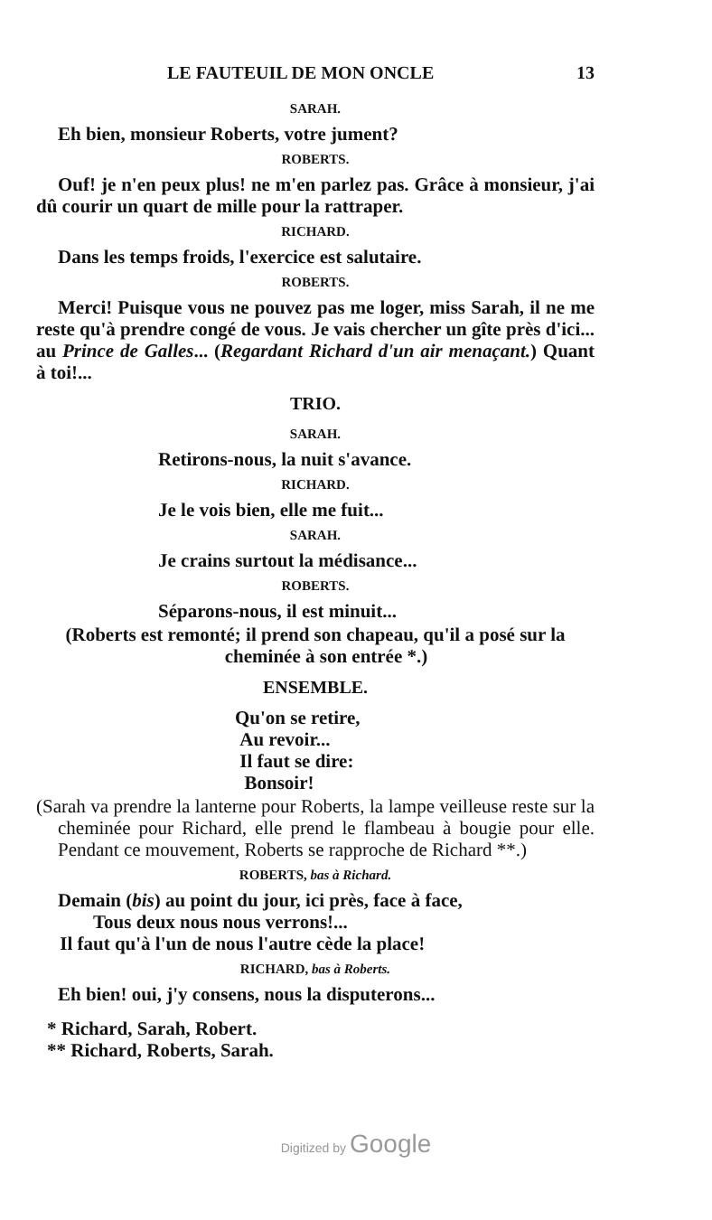LE FAUTEUIL DE MON ONCLE 13
SARAH.
Eh bien, monsieur Roberts, votre jument?
ROBERTS.
Ouf! je n'en peux plus! ne m'en parlez pas. Grâce à monsieur, j'ai dû courir un quart de mille pour la rattraper.
RICHARD.
Dans les temps froids, l'exercice est salutaire.
ROBERTS.
Merci! Puisque vous ne pouvez pas me loger, miss Sarah, il ne me reste qu'à prendre congé de vous. Je vais chercher un gîte près d'ici... au Prince de Galles... (Regardant Richard d'un air menaçant.) Quant à toi!...
TRIO.
SARAH.
Retirons-nous, la nuit s'avance.
RICHARD.
Je le vois bien, elle me fuit...
SARAH.
Je crains surtout la médisance...
ROBERTS.
Séparons-nous, il est minuit...
(Roberts est remonté; il prend son chapeau, qu'il a posé sur la cheminée à son entrée *.)
ENSEMBLE.
Qu'on se retire,
Au revoir...
Il faut se dire:
Bonsoir!
(Sarah va prendre la lanterne pour Roberts, la lampe veilleuse reste sur la cheminée pour Richard, elle prend le flambeau à bougie pour elle. Pendant ce mouvement, Roberts se rapproche de Richard **.)
ROBERTS, bas à Richard.
Demain (bis) au point du jour, ici près, face à face,
Tous deux nous nous verrons!...
Il faut qu'à l'un de nous l'autre cède la place!
RICHARD, bas à Roberts.
Eh bien! oui, j'y consens, nous la disputerons...
* Richard, Sarah, Robert.
** Richard, Roberts, Sarah.
Digitized by Google